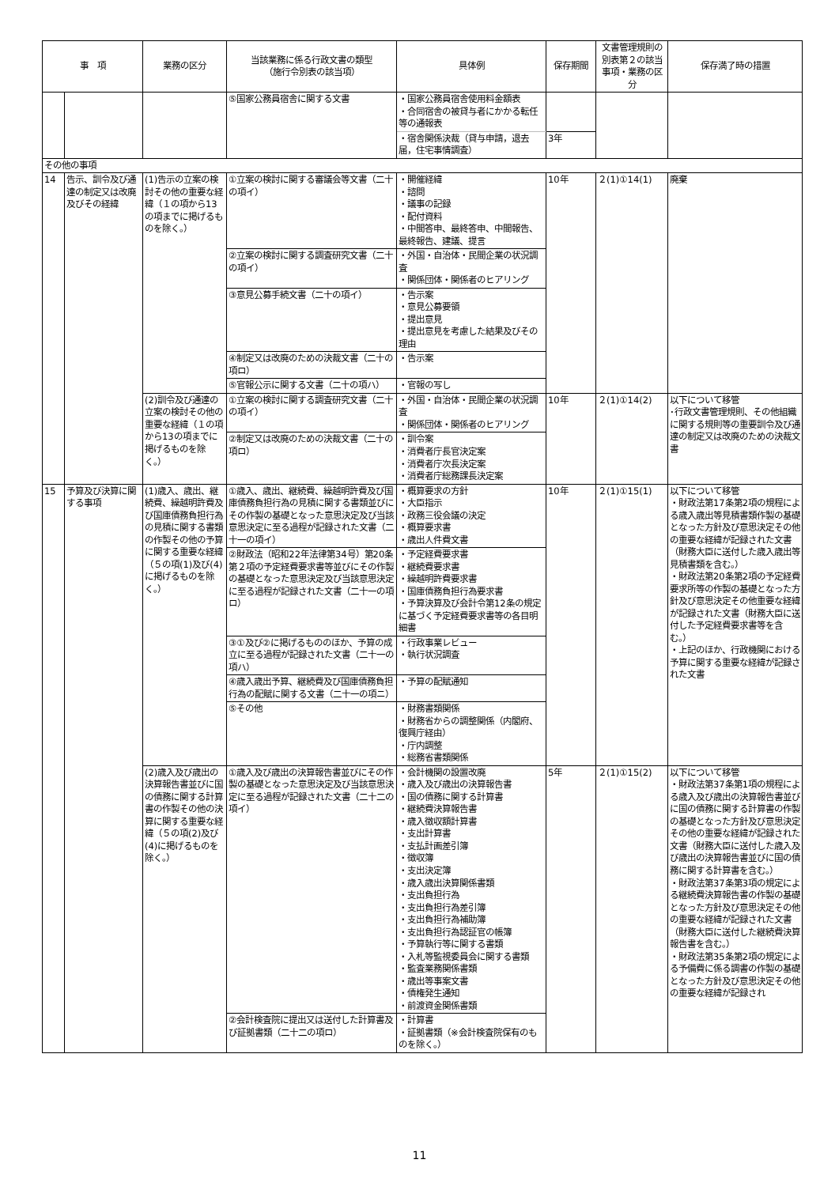| 事 項 | | 業務の区分 | 当該業務に係る行政文書の類型 （施行令別表の該当項） | 具体例 | 保存期間 | 文書管理規則の別表第２の該当事項・業務の区分 | 保存満了時の措置 |
| --- | --- | --- | --- | --- | --- | --- | --- |
| | | | ⑤国家公務員宿舎に関する文書 | ・国家公務員宿舎使用料金額表 ・合同宿舎の被貸与者にかかる転任等の通報表 | | | |
| | | | | ・宿舎関係決裁（貸与申請，退去届，住宅事情調査） | 3年 | | |
| その他の事項 | | | | | | | |
| 14 | 告示、訓令及び通達の制定又は改廃及びその経緯 | (1)告示の立案の検討その他の重要な経緯（１の項から13の項までに掲げるものを除く。） | ①立案の検討に関する審議会等文書（二十の項イ） | ・開催経緯 ・諮問 ・議事の記録 ・配付資料 ・中間答申、最終答申、中間報告、最終報告、建議、提言 | 10年 | ２(1)①14(1) | 廃棄 |
| | | | ②立案の検討に関する調査研究文書（二十の項イ） | ・外国・自治体・民間企業の状況調査 ・関係団体・関係者のヒアリング | | | |
| | | | ③意見公募手続文書（二十の項イ） | ・告示案 ・意見公募要領 ・提出意見 ・提出意見を考慮した結果及びその理由 | | | |
| | | | ④制定又は改廃のための決裁文書（二十の項ロ） | ・告示案 | | | |
| | | | ⑤官報公示に関する文書（二十の項ハ） | ・官報の写し | | | |
| | | (2)訓令及び通達の立案の検討その他の重要な経緯（１の項から13の項までに掲げるものを除く。） | ①立案の検討に関する調査研究文書（二十の項イ） | ・外国・自治体・民間企業の状況調査 ・関係団体・関係者のヒアリング | 10年 | ２(1)①14(2) | 以下について移管 ･行政文書管理規則、その他組織に関する規則等の重要訓令及び通達の制定又は改廃のための決裁文書 |
| | | | ②制定又は改廃のための決裁文書（二十の項ロ） | ・訓令案 ・消費者庁長官決定案 ・消費者庁次長決定案 ・消費者庁総務課長決定案 | | | |
| 15 | 予算及び決算に関する事項 | (1)歳入、歳出、継続費、繰越明許費及び国庫債務負担行為の見積に関する書類の作製その他の予算に関する重要な経緯（５の項(1)及び(4)に掲げるものを除く。） | ①歳入、歳出、継続費、繰越明許費及び国庫債務負担行為の見積に関する書類並びにその作製の基礎となった意思決定及び当該意思決定に至る過程が記録された文書（二十一の項イ） | ・概算要求の方針 ・大臣指示 ・政務三役会議の決定 ・概算要求書 ・歳出人件費文書 | 10年 | ２(1)①15(1) | 以下について移管 ・財政法第17条第2項の規程による歳入歳出等見積書類作製の基礎となった方針及び意思決定その他の重要な経緯が記録された文書（財務大臣に送付した歳入歳出等見積書類を含む。） ・財政法第20条第2項の予定経費要求所等の作製の基礎となった方針及び意思決定その他重要な経緯が記録された文書（財務大臣に送付した予定経費要求書等を含む。） ・上記のほか、行政機関における予算に関する重要な経緯が記録された文書 |
| | | | ②財政法（昭和22年法律第34号）第20条第２項の予定経費要求書等並びにその作製の基礎となった意思決定及び当該意思決定に至る過程が記録された文書（二十一の項ロ） | ・予定経費要求書 ・継続費要求書 ・繰越明許費要求書 ・国庫債務負担行為要求書 ・予算決算及び会計令第12条の規定に基づく予定経費要求書等の各目明細書 | | | |
| | | | ③①及び②に掲げるもののほか、予算の成立に至る過程が記録された文書（二十一の項ハ） | ・行政事業レビュー ・執行状況調査 | | | |
| | | | ④歳入歳出予算、継続費及び国庫債務負担行為の配賦に関する文書（二十一の項ニ） | ・予算の配賦通知 | | | |
| | | | ⑤その他 | ・財務書類関係 ・財務省からの調整関係（内閣府、復興庁経由） ・庁内調整 ・総務省書類関係 | | | |
| | | (2)歳入及び歳出の決算報告書並びに国の債務に関する計算書の作製その他の決算に関する重要な経緯（５の項(2)及び(4)に掲げるものを除く。） | ①歳入及び歳出の決算報告書並びにその作製の基礎となった意思決定及び当該意思決定に至る過程が記録された文書（二十二の項イ） | ・会計機関の設置改廃 ・歳入及び歳出の決算報告書 ・国の債務に関する計算書 ・継続費決算報告書 ・歳入徴収額計算書 ・支出計算書 ・支払計画差引簿 ・徴収簿 ・支出決定簿 ・歳入歳出決算関係書類 ・支出負担行為 ・支出負担行為差引簿 ・支出負担行為補助簿 ・支出負担行為認証官の帳簿 ・予算執行等に関する書類 ・入札等監視委員会に関する書類 ・監査業務関係書類 ・歳出等事案文書 ・債権発生通知 ・前渡資金関係書類 | 5年 | ２(1)①15(2) | 以下について移管 ・財政法第37条第1項の規程による歳入及び歳出の決算報告書並びに国の債務に関する計算書の作製の基礎となった方針及び意思決定その他の重要な経緯が記録された文書（財務大臣に送付した歳入及び歳出の決算報告書並びに国の債務に関する計算書を含む。） ・財政法第37条第3項の規定による継続費決算報告書の作製の基礎となった方針及び意思決定その他の重要な経緯が記録された文書（財務大臣に送付した継続費決算報告書を含む。） ・財政法第35条第2項の規定による予備費に係る調書の作製の基礎となった方針及び意思決定その他の重要な経緯が記録され |
| | | | ②会計検査院に提出又は送付した計算書及び証拠書類（二十二の項ロ） | ・計算書 ・証拠書類（※会計検査院保有のものを除く。） | | | |
11